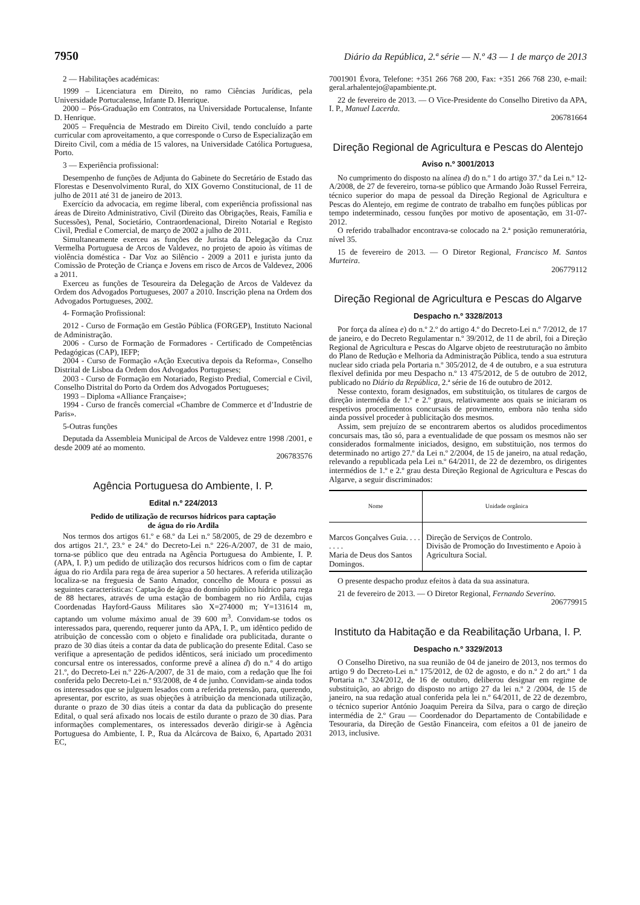7950 Diário da República, 2.ª série — N.º 43 — 1 de março de 2013
2 — Habilitações académicas:
1999 – Licenciatura em Direito, no ramo Ciências Jurídicas, pela Universidade Portucalense, Infante D. Henrique.
2000 – Pós-Graduação em Contratos, na Universidade Portucalense, Infante D. Henrique.
2005 – Frequência de Mestrado em Direito Civil, tendo concluído a parte curricular com aproveitamento, a que corresponde o Curso de Especialização em Direito Civil, com a média de 15 valores, na Universidade Católica Portuguesa, Porto.
3 — Experiência profissional:
Desempenho de funções de Adjunta do Gabinete do Secretário de Estado das Florestas e Desenvolvimento Rural, do XIX Governo Constitucional, de 11 de julho de 2011 até 31 de janeiro de 2013.
Exercício da advocacia, em regime liberal, com experiência profissional nas áreas de Direito Administrativo, Civil (Direito das Obrigações, Reais, Família e Sucessões), Penal, Societário, Contraordenacional, Direito Notarial e Registo Civil, Predial e Comercial, de março de 2002 a julho de 2011.
Simultaneamente exerceu as funções de Jurista da Delegação da Cruz Vermelha Portuguesa de Arcos de Valdevez, no projeto de apoio às vítimas de violência doméstica - Dar Voz ao Silêncio - 2009 a 2011 e jurista junto da Comissão de Proteção de Criança e Jovens em risco de Arcos de Valdevez, 2006 a 2011.
Exerceu as funções de Tesoureira da Delegação de Arcos de Valdevez da Ordem dos Advogados Portugueses, 2007 a 2010. Inscrição plena na Ordem dos Advogados Portugueses, 2002.
4- Formação Profissional:
2012 - Curso de Formação em Gestão Pública (FORGEP), Instituto Nacional de Administração.
2006 - Curso de Formação de Formadores - Certificado de Competências Pedagógicas (CAP), IEFP;
2004 - Curso de Formação «Ação Executiva depois da Reforma», Conselho Distrital de Lisboa da Ordem dos Advogados Portugueses;
2003 - Curso de Formação em Notariado, Registo Predial, Comercial e Civil, Conselho Distrital do Porto da Ordem dos Advogados Portugueses;
1993 – Diploma «Alliance Française»;
1994 - Curso de francês comercial «Chambre de Commerce et d’Industrie de Paris».
5-Outras funções
Deputada da Assembleia Municipal de Arcos de Valdevez entre 1998 /2001, e desde 2009 até ao momento.
206783576
Agência Portuguesa do Ambiente, I. P.
Edital n.º 224/2013
Pedido de utilização de recursos hídricos para captação
de água do rio Ardila
Nos termos dos artigos 61.º e 68.º da Lei n.º 58/2005, de 29 de dezembro e dos artigos 21.º, 23.º e 24.º do Decreto-Lei n.º 226-A/2007, de 31 de maio, torna-se público que deu entrada na Agência Portuguesa do Ambiente, I. P. (APA, I. P.) um pedido de utilização dos recursos hídricos com o fim de captar água do rio Ardila para rega de área superior a 50 hectares. A referida utilização localiza-se na freguesia de Santo Amador, concelho de Moura e possui as seguintes características: Captação de água do domínio público hídrico para rega de 88 hectares, através de uma estação de bombagem no rio Ardila, cujas Coordenadas Hayford-Gauss Militares são X=274000 m; Y=131614 m, captando um volume máximo anual de 39 600 m<sup>3</sup>. Convidam-se todos os interessados para, querendo, requerer junto da APA, I. P., um idêntico pedido de atribuição de concessão com o objeto e finalidade ora publicitada, durante o prazo de 30 dias úteis a contar da data de publicação do presente Edital. Caso se verifique a apresentação de pedidos idênticos, será iniciado um procedimento concursal entre os interessados, conforme prevê a alínea d) do n.º 4 do artigo 21.º, do Decreto-Lei n.º 226-A/2007, de 31 de maio, com a redação que lhe foi conferida pelo Decreto-Lei n.º 93/2008, de 4 de junho. Convidam-se ainda todos os interessados que se julguem lesados com a referida pretensão, para, querendo, apresentar, por escrito, as suas objeções à atribuição da mencionada utilização, durante o prazo de 30 dias úteis a contar da data da publicação do presente Edital, o qual será afixado nos locais de estilo durante o prazo de 30 dias. Para informações complementares, os interessados deverão dirigir-se à Agência Portuguesa do Ambiente, I. P., Rua da Alcárcova de Baixo, 6, Apartado 2031 EC,
7001901 Évora, Telefone: +351 266 768 200, Fax: +351 266 768 230, e-mail: geral.arhalentejo@apambiente.pt.
22 de fevereiro de 2013. — O Vice-Presidente do Conselho Diretivo da APA, I. P., Manuel Lacerda.
206781664
Direção Regional de Agricultura e Pescas do Alentejo
Aviso n.º 3001/2013
No cumprimento do disposto na alínea d) do n.º 1 do artigo 37.º da Lei n.º 12-A/2008, de 27 de fevereiro, torna-se público que Armando João Russel Ferreira, técnico superior do mapa de pessoal da Direção Regional de Agricultura e Pescas do Alentejo, em regime de contrato de trabalho em funções públicas por tempo indeterminado, cessou funções por motivo de aposentação, em 31-07-2012.
O referido trabalhador encontrava-se colocado na 2.ª posição remuneratória, nível 35.
15 de fevereiro de 2013. — O Diretor Regional, Francisco M. Santos Murteira.
206779112
Direção Regional de Agricultura e Pescas do Algarve
Despacho n.º 3328/2013
Por força da alínea e) do n.º 2.º do artigo 4.º do Decreto-Lei n.º 7/2012, de 17 de janeiro, e do Decreto Regulamentar n.º 39/2012, de 11 de abril, foi a Direção Regional de Agricultura e Pescas do Algarve objeto de reestruturação no âmbito do Plano de Redução e Melhoria da Administração Pública, tendo a sua estrutura nuclear sido criada pela Portaria n.º 305/2012, de 4 de outubro, e a sua estrutura flexível definida por meu Despacho n.º 13 475/2012, de 5 de outubro de 2012, publicado no Diário da República, 2.ª série de 16 de outubro de 2012.
Nesse contexto, foram designados, em substituição, os titulares de cargos de direção intermédia de 1.º e 2.º graus, relativamente aos quais se iniciaram os respetivos procedimentos concursais de provimento, embora não tenha sido ainda possível proceder à publicitação dos mesmos.
Assim, sem prejuízo de se encontrarem abertos os aludidos procedimentos concursais mas, tão só, para a eventualidade de que possam os mesmos não ser considerados formalmente iniciados, designo, em substituição, nos termos do determinado no artigo 27.º da Lei n.º 2/2004, de 15 de janeiro, na atual redação, relevando a republicada pela Lei n.º 64/2011, de 22 de dezembro, os dirigentes intermédios de 1.º e 2.º grau desta Direção Regional de Agricultura e Pescas do Algarve, a seguir discriminados:
| Nome | Unidade orgânica |
| --- | --- |
| Marcos Gonçalves Guia. . . . . . . . Maria de Deus dos Santos Domingos. | Direção de Serviços de Controlo. Divisão de Promoção do Investimento e Apoio à Agricultura Social. |
O presente despacho produz efeitos à data da sua assinatura.
21 de fevereiro de 2013. — O Diretor Regional, Fernando Severino.
206779915
Instituto da Habitação e da Reabilitação Urbana, I. P.
Despacho n.º 3329/2013
O Conselho Diretivo, na sua reunião de 04 de janeiro de 2013, nos termos do artigo 9 do Decreto-Lei n.º 175/2012, de 02 de agosto, e do n.º 2 do art.º 1 da Portaria n.º 324/2012, de 16 de outubro, deliberou designar em regime de substituição, ao abrigo do disposto no artigo 27 da lei n.º 2 /2004, de 15 de janeiro, na sua redação atual conferida pela lei n.º 64/2011, de 22 de dezembro, o técnico superior António Joaquim Pereira da Silva, para o cargo de direção intermédia de 2.º Grau — Coordenador do Departamento de Contabilidade e Tesouraria, da Direção de Gestão Financeira, com efeitos a 01 de janeiro de 2013, inclusive.